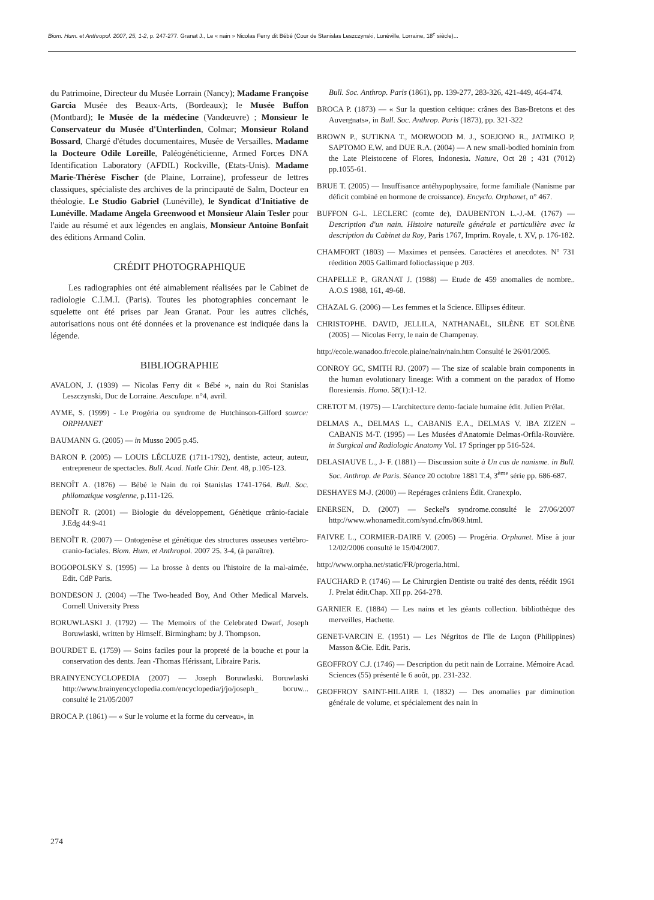Biom. Hum. et Anthropol. 2007, 25, 1-2, p. 247-277. Granat J., Le « nain » Nicolas Ferry dit Bébé (Cour de Stanislas Leszczynski, Lunéville, Lorraine, 18<sup>e</sup> siècle)...
du Patrimoine, Directeur du Musée Lorrain (Nancy); Madame Françoise Garcia Musée des Beaux-Arts, (Bordeaux); le Musée Buffon (Montbard); le Musée de la médecine (Vandœuvre) ; Monsieur le Conservateur du Musée d'Unterlinden, Colmar; Monsieur Roland Bossard, Chargé d'études documentaires, Musée de Versailles. Madame la Docteure Odile Loreille, Paléogénéticienne, Armed Forces DNA Identification Laboratory (AFDIL) Rockville, (Etats-Unis). Madame Marie-Thérèse Fischer (de Plaine, Lorraine), professeur de lettres classiques, spécialiste des archives de la principauté de Salm, Docteur en théologie. Le Studio Gabriel (Lunéville), le Syndicat d'Initiative de Lunéville. Madame Angela Greenwood et Monsieur Alain Tesler pour l'aide au résumé et aux légendes en anglais, Monsieur Antoine Bonfait des éditions Armand Colin.
CRÉDIT PHOTOGRAPHIQUE
Les radiographies ont été aimablement réalisées par le Cabinet de radiologie C.I.M.I. (Paris). Toutes les photographies concernant le squelette ont été prises par Jean Granat. Pour les autres clichés, autorisations nous ont été données et la provenance est indiquée dans la légende.
BIBLIOGRAPHIE
AVALON, J. (1939) — Nicolas Ferry dit « Bébé », nain du Roi Stanislas Leszczynski, Duc de Lorraine. Aesculape. n°4, avril.
AYME, S. (1999) - Le Progéria ou syndrome de Hutchinson-Gilford source: ORPHANET
BAUMANN G. (2005) — in Musso 2005 p.45.
BARON P. (2005) — LOUIS LÉCLUZE (1711-1792), dentiste, acteur, auteur, entrepreneur de spectacles. Bull. Acad. Natle Chir. Dent. 48, p.105-123.
BENOÎT A. (1876) — Bébé le Nain du roi Stanislas 1741-1764. Bull. Soc. philomatique vosgienne, p.111-126.
BENOÎT R. (2001) — Biologie du développement, Génètique crânio-faciale J.Edg 44:9-41
BENOÎT R. (2007) — Ontogenèse et génétique des structures osseuses vertébro-cranio-faciales. Biom. Hum. et Anthropol. 2007 25. 3-4, (à paraître).
BOGOPOLSKY S. (1995) — La brosse à dents ou l'histoire de la mal-aimée. Edit. CdP Paris.
BONDESON J. (2004) —The Two-headed Boy, And Other Medical Marvels. Cornell University Press
BORUWLASKI J. (1792) — The Memoirs of the Celebrated Dwarf, Joseph Boruwlaski, written by Himself. Birmingham: by J. Thompson.
BOURDET E. (1759) — Soins faciles pour la propreté de la bouche et pour la conservation des dents. Jean -Thomas Hérissant, Libraire Paris.
BRAINYENCYCLOPEDIA (2007) — Joseph Boruwlaski. Boruwlaski http://www.brainyencyclopedia.com/encyclopedia/j/jo/joseph_ boruw... consulté le 21/05/2007
BROCA P. (1861) — « Sur le volume et la forme du cerveau», in
Bull. Soc. Anthrop. Paris (1861), pp. 139-277, 283-326, 421-449, 464-474.
BROCA P. (1873) — « Sur la question celtique: crânes des Bas-Bretons et des Auvergnats», in Bull. Soc. Anthrop. Paris (1873), pp. 321-322
BROWN P., SUTIKNA T., MORWOOD M. J., SOEJONO R., JATMIKO P, SAPTOMO E.W. and DUE R.A. (2004) — A new small-bodied hominin from the Late Pleistocene of Flores, Indonesia. Nature, Oct 28 ; 431 (7012) pp.1055-61.
BRUE T. (2005) — Insuffisance antéhypophysaire, forme familiale (Nanisme par déficit combiné en hormone de croissance). Encyclo. Orphanet, n° 467.
BUFFON G-L. LECLERC (comte de), DAUBENTON L.-J.-M. (1767) — Description d'un nain. Histoire naturelle générale et particulière avec la description du Cabinet du Roy, Paris 1767, Imprim. Royale, t. XV, p. 176-182.
CHAMFORT (1803) — Maximes et pensées. Caractères et anecdotes. N° 731 réedition 2005 Gallimard folioclassique p 203.
CHAPELLE P., GRANAT J. (1988) — Etude de 459 anomalies de nombre.. A.O.S 1988, 161, 49-68.
CHAZAL G. (2006) — Les femmes et la Science. Ellipses éditeur.
CHRISTOPHE. DAVID, JELLILA, NATHANAËL, SILÈNE ET SOLÈNE (2005) — Nicolas Ferry, le nain de Champenay.
http://ecole.wanadoo.fr/ecole.plaine/nain/nain.htm Consulté le 26/01/2005.
CONROY GC, SMITH RJ. (2007) — The size of scalable brain components in the human evolutionary lineage: With a comment on the paradox of Homo floresiensis. Homo. 58(1):1-12.
CRETOT M. (1975) — L'architecture dento-faciale humaine édit. Julien Prélat.
DELMAS A., DELMAS L., CABANIS E.A., DELMAS V. IBA ZIZEN – CABANIS M-T. (1995) — Les Musées d'Anatomie Delmas-Orfila-Rouvière. in Surgical and Radiologic Anatomy Vol. 17 Springer pp 516-524.
DELASIAUVE L., J- F. (1881) — Discussion suite à Un cas de nanisme. in Bull. Soc. Anthrop. de Paris. Séance 20 octobre 1881 T.4, 3<sup>ème</sup> série pp. 686-687.
DESHAYES M-J. (2000) — Repérages crâniens Édit. Cranexplo.
ENERSEN, D. (2007) — Seckel's syndrome.consulté le 27/06/2007 http://www.whonamedit.com/synd.cfm/869.html.
FAIVRE L., CORMIER-DAIRE V. (2005) — Progéria. Orphanet. Mise à jour 12/02/2006 consulté le 15/04/2007.
http://www.orpha.net/static/FR/progeria.html.
FAUCHARD P. (1746) — Le Chirurgien Dentiste ou traité des dents, réédit 1961 J. Prelat édit.Chap. XII pp. 264-278.
GARNIER E. (1884) — Les nains et les géants collection. bibliothèque des merveilles, Hachette.
GENET-VARCIN E. (1951) — Les Négritos de l'île de Luçon (Philippines) Masson &Cie. Edit. Paris.
GEOFFROY C.J. (1746) — Description du petit nain de Lorraine. Mémoire Acad. Sciences (55) présenté le 6 août, pp. 231-232.
GEOFFROY SAINT-HILAIRE I. (1832) — Des anomalies par diminution générale de volume, et spécialement des nain in
274